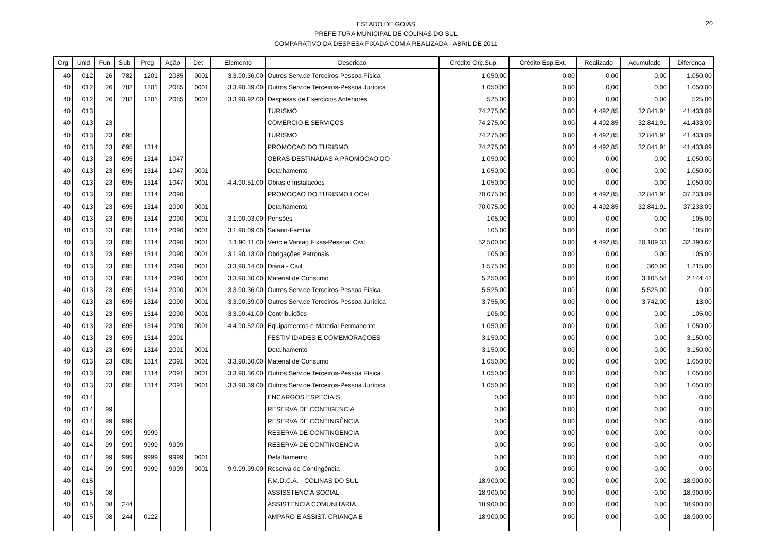20
ESTADO DE GOIÁS
PREFEITURA MUNICIPAL DE COLINAS DO SUL
COMPARATIVO DA DESPESA FIXADA COM A REALIZADA - ABRIL DE 2011
| Org | Unid | Fun | Sub | Prog | Ação | Det | Elemento | Descricao | Crédito Orç.Sup. | Crédito Esp.Ext. | Realizado | Acumulado | Diferença |
| --- | --- | --- | --- | --- | --- | --- | --- | --- | --- | --- | --- | --- | --- |
| 40 | 012 | 26 | 782 | 1201 | 2085 | 0001 | 3.3.90.36.00 | Outros Serv.de Terceiros-Pessoa Física | 1.050,00 | 0,00 | 0,00 | 0,00 | 1.050,00 |
| 40 | 012 | 26 | 782 | 1201 | 2085 | 0001 | 3.3.90.39.00 | Outros Serv.de Terceiros-Pessoa Jurídica | 1.050,00 | 0,00 | 0,00 | 0,00 | 1.050,00 |
| 40 | 012 | 26 | 782 | 1201 | 2085 | 0001 | 3.3.90.92.00 | Despesas de Exercícios Anteriores | 525,00 | 0,00 | 0,00 | 0,00 | 525,00 |
| 40 | 013 | | | | | | | TURISMO | 74.275,00 | 0,00 | 4.492,85 | 32.841,91 | 41.433,09 |
| 40 | 013 | 23 | | | | | | COMÉRCIO E SERVIÇOS | 74.275,00 | 0,00 | 4.492,85 | 32.841,91 | 41.433,09 |
| 40 | 013 | 23 | 695 | | | | | TURISMO | 74.275,00 | 0,00 | 4.492,85 | 32.841,91 | 41.433,09 |
| 40 | 013 | 23 | 695 | 1314 | | | | PROMOÇAO DO TURISMO | 74.275,00 | 0,00 | 4.492,85 | 32.841,91 | 41.433,09 |
| 40 | 013 | 23 | 695 | 1314 | 1047 | | | OBRAS DESTINADAS A PROMOÇAO DO | 1.050,00 | 0,00 | 0,00 | 0,00 | 1.050,00 |
| 40 | 013 | 23 | 695 | 1314 | 1047 | 0001 | | Detalhamento | 1.050,00 | 0,00 | 0,00 | 0,00 | 1.050,00 |
| 40 | 013 | 23 | 695 | 1314 | 1047 | 0001 | 4.4.90.51.00 | Obras e Instalações | 1.050,00 | 0,00 | 0,00 | 0,00 | 1.050,00 |
| 40 | 013 | 23 | 695 | 1314 | 2090 | | | PROMOÇAO DO TURISMO LOCAL | 70.075,00 | 0,00 | 4.492,85 | 32.841,91 | 37.233,09 |
| 40 | 013 | 23 | 695 | 1314 | 2090 | 0001 | | Detalhamento | 70.075,00 | 0,00 | 4.492,85 | 32.841,91 | 37.233,09 |
| 40 | 013 | 23 | 695 | 1314 | 2090 | 0001 | 3.1.90.03.00 | Pensões | 105,00 | 0,00 | 0,00 | 0,00 | 105,00 |
| 40 | 013 | 23 | 695 | 1314 | 2090 | 0001 | 3.1.90.09.00 | Salário-Família | 105,00 | 0,00 | 0,00 | 0,00 | 105,00 |
| 40 | 013 | 23 | 695 | 1314 | 2090 | 0001 | 3.1.90.11.00 | Venc.e Vantag.Fixas-Pessoal Civil | 52.500,00 | 0,00 | 4.492,85 | 20.109,33 | 32.390,67 |
| 40 | 013 | 23 | 695 | 1314 | 2090 | 0001 | 3.1.90.13.00 | Obrigações Patronais | 105,00 | 0,00 | 0,00 | 0,00 | 105,00 |
| 40 | 013 | 23 | 695 | 1314 | 2090 | 0001 | 3.3.90.14.00 | Diária - Civil | 1.575,00 | 0,00 | 0,00 | 360,00 | 1.215,00 |
| 40 | 013 | 23 | 695 | 1314 | 2090 | 0001 | 3.3.90.30.00 | Material de Consumo | 5.250,00 | 0,00 | 0,00 | 3.105,58 | 2.144,42 |
| 40 | 013 | 23 | 695 | 1314 | 2090 | 0001 | 3.3.90.36.00 | Outros Serv.de Terceiros-Pessoa Física | 5.525,00 | 0,00 | 0,00 | 5.525,00 | 0,00 |
| 40 | 013 | 23 | 695 | 1314 | 2090 | 0001 | 3.3.90.39.00 | Outros Serv.de Terceiros-Pessoa Jurídica | 3.755,00 | 0,00 | 0,00 | 3.742,00 | 13,00 |
| 40 | 013 | 23 | 695 | 1314 | 2090 | 0001 | 3.3.90.41.00 | Contribuições | 105,00 | 0,00 | 0,00 | 0,00 | 105,00 |
| 40 | 013 | 23 | 695 | 1314 | 2090 | 0001 | 4.4.90.52.00 | Equipamentos e Material Permanente | 1.050,00 | 0,00 | 0,00 | 0,00 | 1.050,00 |
| 40 | 013 | 23 | 695 | 1314 | 2091 | | | FESTIV IDADES E COMEMORAÇOES | 3.150,00 | 0,00 | 0,00 | 0,00 | 3.150,00 |
| 40 | 013 | 23 | 695 | 1314 | 2091 | 0001 | | Detalhamento | 3.150,00 | 0,00 | 0,00 | 0,00 | 3.150,00 |
| 40 | 013 | 23 | 695 | 1314 | 2091 | 0001 | 3.3.90.30.00 | Material de Consumo | 1.050,00 | 0,00 | 0,00 | 0,00 | 1.050,00 |
| 40 | 013 | 23 | 695 | 1314 | 2091 | 0001 | 3.3.90.36.00 | Outros Serv.de Terceiros-Pessoa Física | 1.050,00 | 0,00 | 0,00 | 0,00 | 1.050,00 |
| 40 | 013 | 23 | 695 | 1314 | 2091 | 0001 | 3.3.90.39.00 | Outros Serv.de Terceiros-Pessoa Jurídica | 1.050,00 | 0,00 | 0,00 | 0,00 | 1.050,00 |
| 40 | 014 | | | | | | | ENCARGOS ESPECIAIS | 0,00 | 0,00 | 0,00 | 0,00 | 0,00 |
| 40 | 014 | 99 | | | | | | RESERVA DE CONTIGENCIA | 0,00 | 0,00 | 0,00 | 0,00 | 0,00 |
| 40 | 014 | 99 | 999 | | | | | RESERVA DE CONTINGÊNCIA | 0,00 | 0,00 | 0,00 | 0,00 | 0,00 |
| 40 | 014 | 99 | 999 | 9999 | | | | RESERVA DE CONTINGENCIA | 0,00 | 0,00 | 0,00 | 0,00 | 0,00 |
| 40 | 014 | 99 | 999 | 9999 | 9999 | | | RESERVA DE CONTINGENCIA | 0,00 | 0,00 | 0,00 | 0,00 | 0,00 |
| 40 | 014 | 99 | 999 | 9999 | 9999 | 0001 | | Detalhamento | 0,00 | 0,00 | 0,00 | 0,00 | 0,00 |
| 40 | 014 | 99 | 999 | 9999 | 9999 | 0001 | 9.9.99.99.00 | Reserva de Contingência | 0,00 | 0,00 | 0,00 | 0,00 | 0,00 |
| 40 | 015 | | | | | | | F.M.D.C.A. - COLINAS DO SUL | 18.900,00 | 0,00 | 0,00 | 0,00 | 18.900,00 |
| 40 | 015 | 08 | | | | | | ASSISSTENCIA SOCIAL | 18.900,00 | 0,00 | 0,00 | 0,00 | 18.900,00 |
| 40 | 015 | 08 | 244 | | | | | ASSISTENCIA COMUNITARIA | 18.900,00 | 0,00 | 0,00 | 0,00 | 18.900,00 |
| 40 | 015 | 08 | 244 | 0122 | | | | AMPARO E ASSIST. CRIANÇA E | 18.900,00 | 0,00 | 0,00 | 0,00 | 18.900,00 |